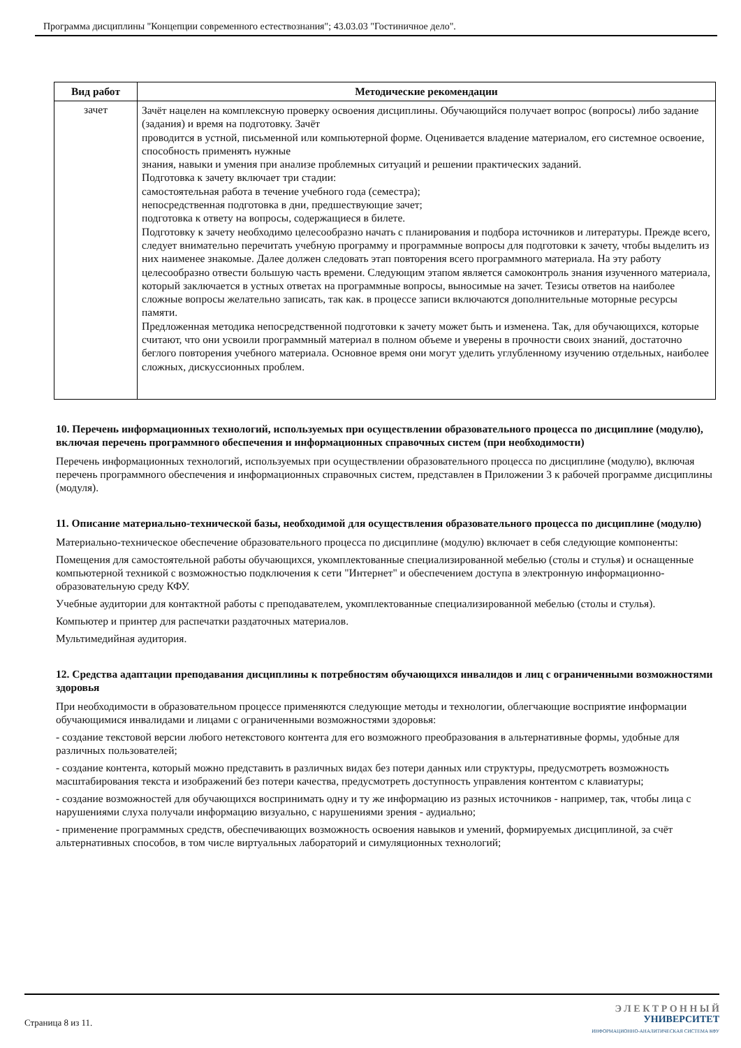Программа дисциплины "Концепции современного естествознания"; 43.03.03 "Гостиничное дело".
| Вид работ | Методические рекомендации |
| --- | --- |
| зачет | Зачёт нацелен на комплексную проверку освоения дисциплины. Обучающийся получает вопрос (вопросы) либо задание (задания) и время на подготовку. Зачёт проводится в устной, письменной или компьютерной форме. Оценивается владение материалом, его системное освоение, способность применять нужные знания, навыки и умения при анализе проблемных ситуаций и решении практических заданий. Подготовка к зачету включает три стадии: самостоятельная работа в течение учебного года (семестра); непосредственная подготовка в дни, предшествующие зачет; подготовка к ответу на вопросы, содержащиеся в билете. Подготовку к зачету необходимо целесообразно начать с планирования и подбора источников и литературы. Прежде всего, следует внимательно перечитать учебную программу и программные вопросы для подготовки к зачету, чтобы выделить из них наименее знакомые. Далее должен следовать этап повторения всего программного материала. На эту работу целесообразно отвести большую часть времени. Следующим этапом является самоконтроль знания изученного материала, который заключается в устных ответах на программные вопросы, выносимые на зачет. Тезисы ответов на наиболее сложные вопросы желательно записать, так как. в процессе записи включаются дополнительные моторные ресурсы памяти. Предложенная методика непосредственной подготовки к зачету может быть и изменена. Так, для обучающихся, которые считают, что они усвоили программный материал в полном объеме и уверены в прочности своих знаний, достаточно беглого повторения учебного материала. Основное время они могут уделить углубленному изучению отдельных, наиболее сложных, дискуссионных проблем. |
10. Перечень информационных технологий, используемых при осуществлении образовательного процесса по дисциплине (модулю), включая перечень программного обеспечения и информационных справочных систем (при необходимости)
Перечень информационных технологий, используемых при осуществлении образовательного процесса по дисциплине (модулю), включая перечень программного обеспечения и информационных справочных систем, представлен в Приложении 3 к рабочей программе дисциплины (модуля).
11. Описание материально-технической базы, необходимой для осуществления образовательного процесса по дисциплине (модулю)
Материально-техническое обеспечение образовательного процесса по дисциплине (модулю) включает в себя следующие компоненты:
Помещения для самостоятельной работы обучающихся, укомплектованные специализированной мебелью (столы и стулья) и оснащенные компьютерной техникой с возможностью подключения к сети "Интернет" и обеспечением доступа в электронную информационно-образовательную среду КФУ.
Учебные аудитории для контактной работы с преподавателем, укомплектованные специализированной мебелью (столы и стулья).
Компьютер и принтер для распечатки раздаточных материалов.
Мультимедийная аудитория.
12. Средства адаптации преподавания дисциплины к потребностям обучающихся инвалидов и лиц с ограниченными возможностями здоровья
При необходимости в образовательном процессе применяются следующие методы и технологии, облегчающие восприятие информации обучающимися инвалидами и лицами с ограниченными возможностями здоровья:
- создание текстовой версии любого нетекстового контента для его возможного преобразования в альтернативные формы, удобные для различных пользователей;
- создание контента, который можно представить в различных видах без потери данных или структуры, предусмотреть возможность масштабирования текста и изображений без потери качества, предусмотреть доступность управления контентом с клавиатуры;
- создание возможностей для обучающихся воспринимать одну и ту же информацию из разных источников - например, так, чтобы лица с нарушениями слуха получали информацию визуально, с нарушениями зрения - аудиально;
- применение программных средств, обеспечивающих возможность освоения навыков и умений, формируемых дисциплиной, за счёт альтернативных способов, в том числе виртуальных лабораторий и симуляционных технологий;
Страница 8 из 11.
Э Л Е К Т Р О Н Н Ы Й
УНИВЕРСИТЕТ
ИНФОРМАЦИОННО-АНАЛИТИЧЕСКАЯ СИСТЕМА КФУ